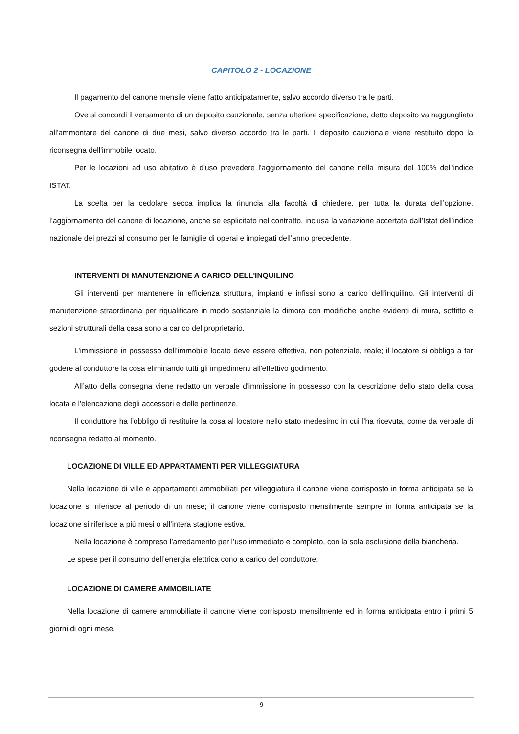CAPITOLO 2 - LOCAZIONE
Il pagamento del canone mensile viene fatto anticipatamente, salvo accordo diverso tra le parti.
Ove si concordi il versamento di un deposito cauzionale, senza ulteriore specificazione, detto deposito va ragguagliato all'ammontare del canone di due mesi, salvo diverso accordo tra le parti. Il deposito cauzionale viene restituito dopo la riconsegna dell'immobile locato.
Per le locazioni ad uso abitativo è d'uso prevedere l'aggiornamento del canone nella misura del 100% dell'indice ISTAT.
La scelta per la cedolare secca implica la rinuncia alla facoltà di chiedere, per tutta la durata dell’opzione, l’aggiornamento del canone di locazione, anche se esplicitato nel contratto, inclusa la variazione accertata dall’Istat dell’indice nazionale dei prezzi al consumo per le famiglie di operai e impiegati dell’anno precedente.
INTERVENTI DI MANUTENZIONE A CARICO DELL'INQUILINO
Gli interventi per mantenere in efficienza struttura, impianti e infissi sono a carico dell'inquilino. Gli interventi di manutenzione straordinaria per riqualificare in modo sostanziale la dimora con modifiche anche evidenti di mura, soffitto e sezioni strutturali della casa sono a carico del proprietario.
L'immissione in possesso dell’immobile locato deve essere effettiva, non potenziale, reale; il locatore si obbliga a far godere al conduttore la cosa eliminando tutti gli impedimenti all'effettivo godimento.
All’atto della consegna viene redatto un verbale d'immissione in possesso con la descrizione dello stato della cosa locata e l'elencazione degli accessori e delle pertinenze.
Il conduttore ha l’obbligo di restituire la cosa al locatore nello stato medesimo in cui l'ha ricevuta, come da verbale di riconsegna redatto al momento.
LOCAZIONE DI VILLE ED APPARTAMENTI PER VILLEGGIATURA
Nella locazione di ville e appartamenti ammobiliati per villeggiatura il canone viene corrisposto in forma anticipata se la locazione si riferisce al periodo di un mese; il canone viene corrisposto mensilmente sempre in forma anticipata se la locazione si riferisce a più mesi o all’intera stagione estiva.
Nella locazione è compreso l’arredamento per l’uso immediato e completo, con la sola esclusione della biancheria.
Le spese per il consumo dell’energia elettrica cono a carico del conduttore.
LOCAZIONE DI CAMERE AMMOBILIATE
Nella locazione di camere ammobiliate il canone viene corrisposto mensilmente ed in forma anticipata entro i primi 5 giorni di ogni mese.
9